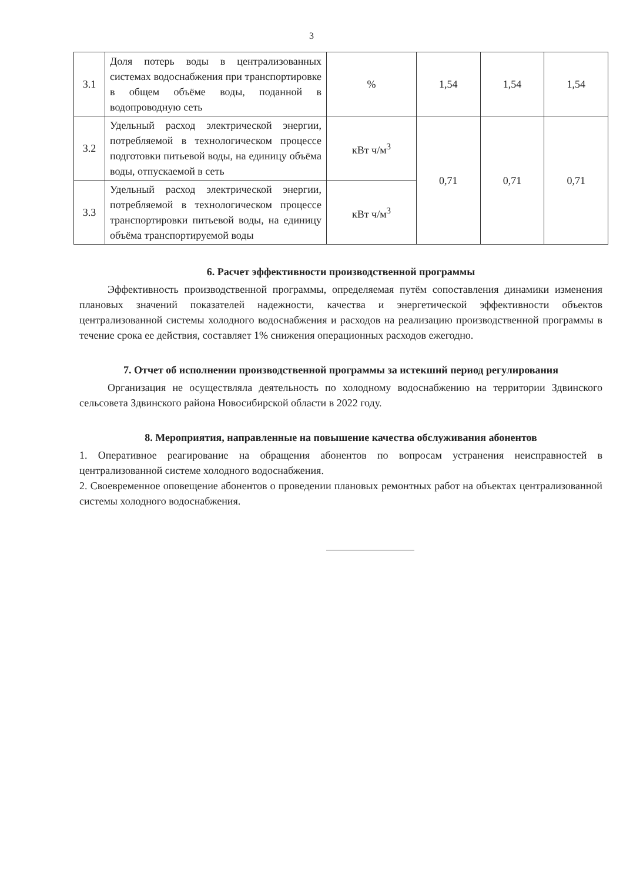3
| 3.1 | Доля потерь воды в централизованных системах водоснабжения при транспортировке в общем объёме воды, поданной в водопроводную сеть | % | 1,54 | 1,54 | 1,54 |
| 3.2 | Удельный расход электрической энергии, потребляемой в технологическом процессе подготовки питьевой воды, на единицу объёма воды, отпускаемой в сеть | кВт ч/м<sup>3</sup> | 0,71 | 0,71 | 0,71 |
| 3.3 | Удельный расход электрической энергии, потребляемой в технологическом процессе транспортировки питьевой воды, на единицу объёма транспортируемой воды | кВт ч/м<sup>3</sup> | | | |
6. Расчет эффективности производственной программы
Эффективность производственной программы, определяемая путём сопоставления динамики изменения плановых значений показателей надежности, качества и энергетической эффективности объектов централизованной системы холодного водоснабжения и расходов на реализацию производственной программы в течение срока ее действия, составляет 1% снижения операционных расходов ежегодно.
7. Отчет об исполнении производственной программы за истекший период регулирования
Организация не осуществляла деятельность по холодному водоснабжению на территории Здвинского сельсовета Здвинского района Новосибирской области в 2022 году.
8. Мероприятия, направленные на повышение качества обслуживания абонентов
1. Оперативное реагирование на обращения абонентов по вопросам устранения неисправностей в централизованной системе холодного водоснабжения.
2. Своевременное оповещение абонентов о проведении плановых ремонтных работ на объектах централизованной системы холодного водоснабжения.